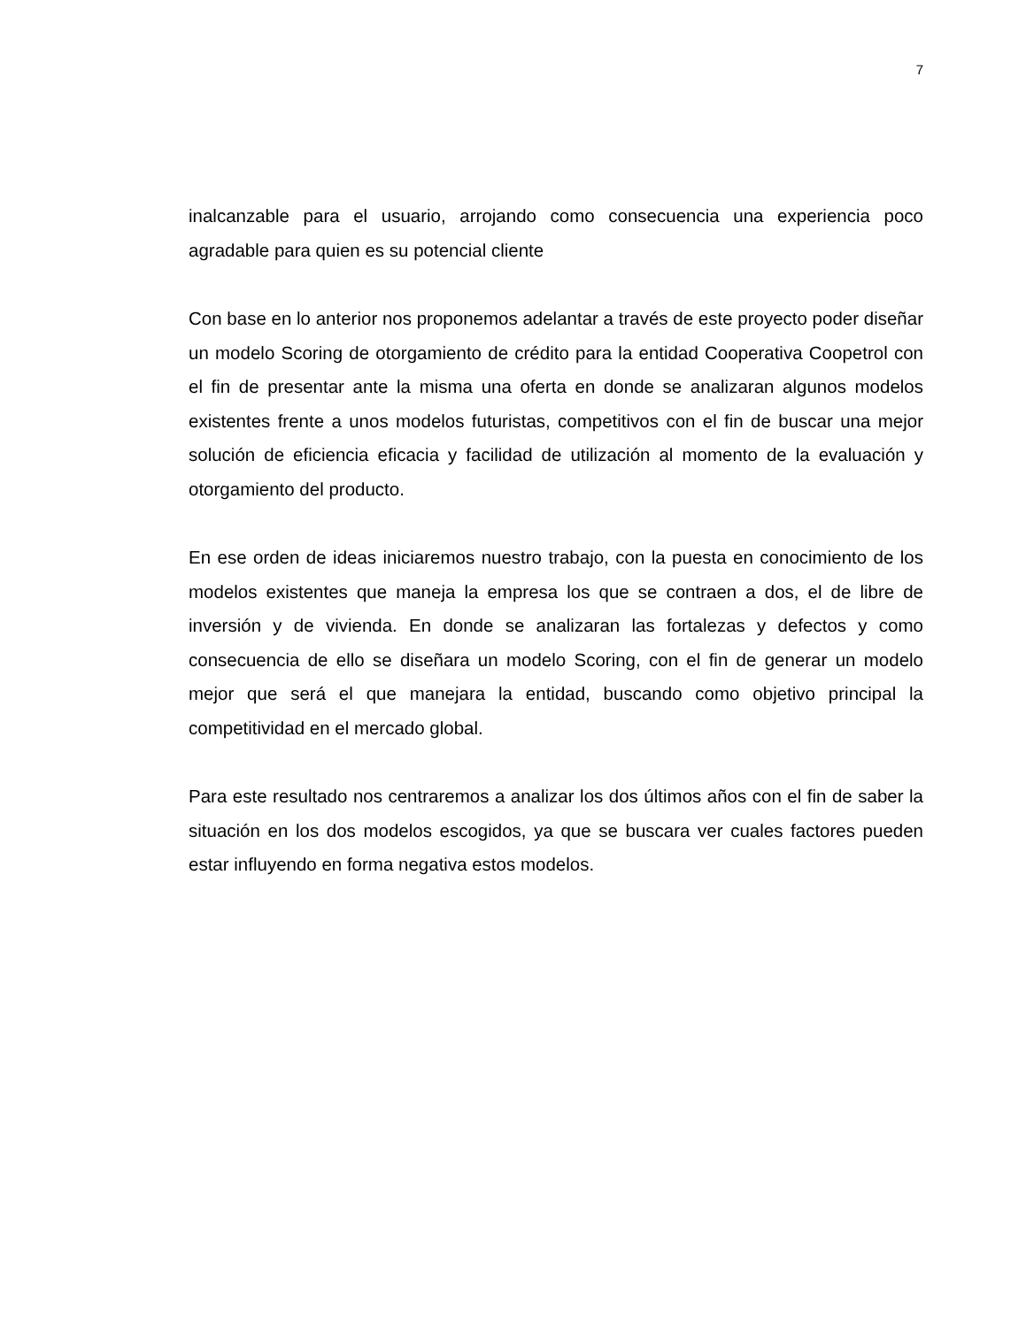7
inalcanzable para el usuario, arrojando como consecuencia una experiencia poco agradable para quien es su potencial cliente
Con base en lo anterior nos proponemos adelantar a través de este proyecto poder diseñar un modelo Scoring de otorgamiento de crédito para la entidad Cooperativa Coopetrol con el fin de presentar ante la misma una oferta en donde se analizaran algunos modelos existentes frente a unos modelos futuristas, competitivos con el fin de buscar una mejor solución de eficiencia eficacia y facilidad de utilización al momento de la evaluación y otorgamiento del producto.
En ese orden de ideas iniciaremos nuestro trabajo, con la puesta en conocimiento de los modelos existentes que maneja la empresa los que se contraen a dos, el de libre de inversión y de vivienda. En donde se analizaran las fortalezas y defectos y como consecuencia de ello se diseñara un modelo Scoring, con el fin de generar un modelo mejor que será el que manejara la entidad, buscando como objetivo principal la competitividad en el mercado global.
Para este resultado nos centraremos a analizar los dos últimos años con el fin de saber la situación en los dos modelos escogidos, ya que se buscara ver cuales factores pueden estar influyendo en forma negativa estos modelos.